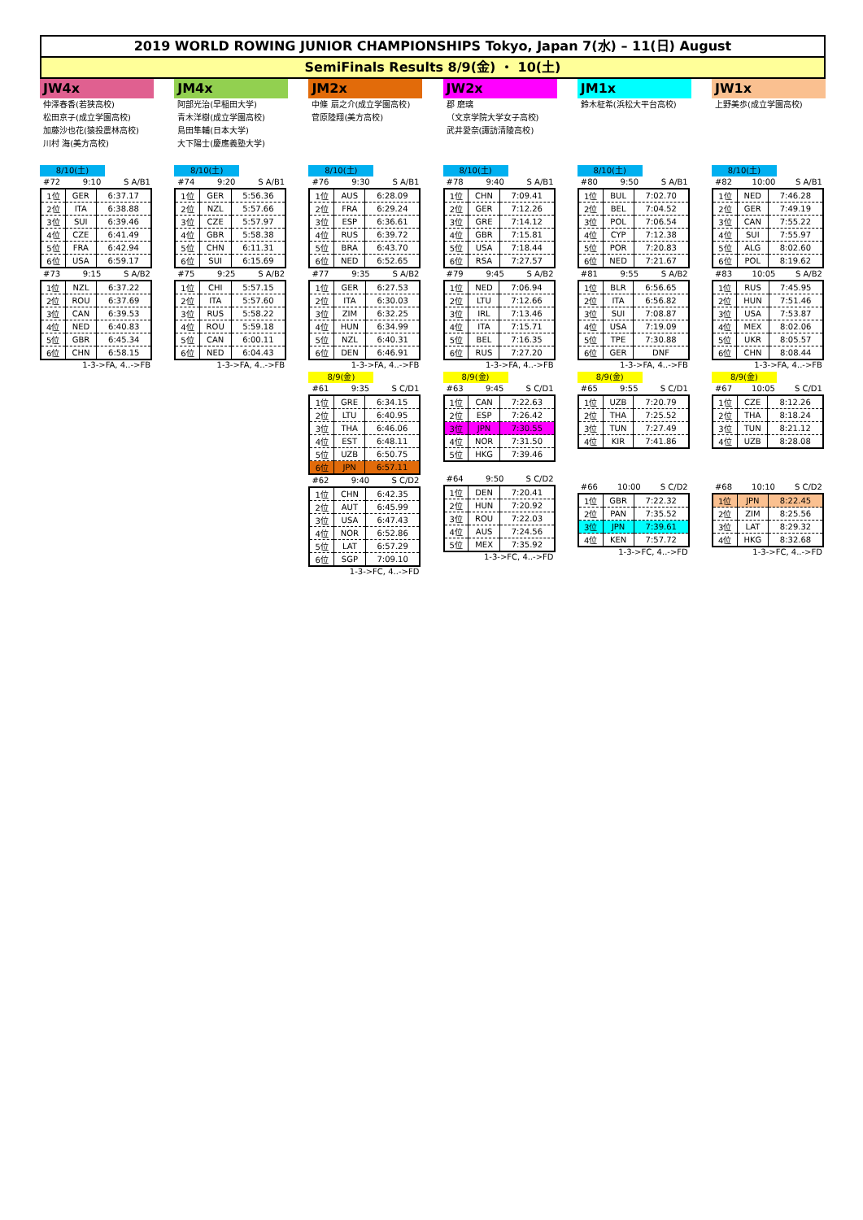2019 WORLD ROWING JUNIOR CHAMPIONSHIPS Tokyo, Japan 7(水) – 11(日) August
SemiFinals Results 8/9(金) ・ 10(土)
JW4x
仲澤春香(若狭高校)
松田京子(成立学園高校)
加藤沙也花(猿投農林高校)
川村 海(美方高校)
8/10(土)
#72 9:10 S A/B1
| 1位 | GER | 6:37.17 |
| 2位 | ITA | 6:38.88 |
| 3位 | SUI | 6:39.46 |
| 4位 | CZE | 6:41.49 |
| 5位 | FRA | 6:42.94 |
| 6位 | USA | 6:59.17 |
#73 9:15 S A/B2
| 1位 | NZL | 6:37.22 |
| 2位 | ROU | 6:37.69 |
| 3位 | CAN | 6:39.53 |
| 4位 | NED | 6:40.83 |
| 5位 | GBR | 6:45.34 |
| 6位 | CHN | 6:58.15 |
1-3->FA, 4..->FB
JM4x
阿部光治(早稲田大学)
青木洋樹(成立学園高校)
島田隼輔(日本大学)
大下陽士(慶應義塾大学)
8/10(土)
#74 9:20 S A/B1
| 1位 | GER | 5:56.36 |
| 2位 | NZL | 5:57.66 |
| 3位 | CZE | 5:57.97 |
| 4位 | GBR | 5:58.38 |
| 5位 | CHN | 6:11.31 |
| 6位 | SUI | 6:15.69 |
#75 9:25 S A/B2
| 1位 | CHI | 5:57.15 |
| 2位 | ITA | 5:57.60 |
| 3位 | RUS | 5:58.22 |
| 4位 | ROU | 5:59.18 |
| 5位 | CAN | 6:00.11 |
| 6位 | NED | 6:04.43 |
1-3->FA, 4..->FB
JM2x
中條 扇之介(成立学園高校)
菅原陸翔(美方高校)
8/10(土)
#76 9:30 S A/B1
| 1位 | AUS | 6:28.09 |
| 2位 | FRA | 6:29.24 |
| 3位 | ESP | 6:36.61 |
| 4位 | RUS | 6:39.72 |
| 5位 | BRA | 6:43.70 |
| 6位 | NED | 6:52.65 |
#77 9:35 S A/B2
| 1位 | GER | 6:27.53 |
| 2位 | ITA | 6:30.03 |
| 3位 | ZIM | 6:32.25 |
| 4位 | HUN | 6:34.99 |
| 5位 | NZL | 6:40.31 |
| 6位 | DEN | 6:46.91 |
1-3->FA, 4..->FB
8/9(金)
#61 9:35 S C/D1
| 1位 | GRE | 6:34.15 |
| 2位 | LTU | 6:40.95 |
| 3位 | THA | 6:46.06 |
| 4位 | EST | 6:48.11 |
| 5位 | UZB | 6:50.75 |
| 6位 | JPN | 6:57.11 |
#62 9:40 S C/D2
| 1位 | CHN | 6:42.35 |
| 2位 | AUT | 6:45.99 |
| 3位 | USA | 6:47.43 |
| 4位 | NOR | 6:52.86 |
| 5位 | LAT | 6:57.29 |
| 6位 | SGP | 7:09.10 |
1-3->FC, 4..->FD
JW2x
郡 磨璃
（文京学院大学女子高校)
武井愛奈(諏訪清陵高校)
8/10(土)
#78 9:40 S A/B1
| 1位 | CHN | 7:09.41 |
| 2位 | GER | 7:12.26 |
| 3位 | GRE | 7:14.12 |
| 4位 | GBR | 7:15.81 |
| 5位 | USA | 7:18.44 |
| 6位 | RSA | 7:27.57 |
#79 9:45 S A/B2
| 1位 | NED | 7:06.94 |
| 2位 | LTU | 7:12.66 |
| 3位 | IRL | 7:13.46 |
| 4位 | ITA | 7:15.71 |
| 5位 | BEL | 7:16.35 |
| 6位 | RUS | 7:27.20 |
1-3->FA, 4..->FB
8/9(金)
#63 9:45 S C/D1
| 1位 | CAN | 7:22.63 |
| 2位 | ESP | 7:26.42 |
| 3位 | JPN | 7:30.55 |
| 4位 | NOR | 7:31.50 |
| 5位 | HKG | 7:39.46 |
#64 9:50 S C/D2
| 1位 | DEN | 7:20.41 |
| 2位 | HUN | 7:20.92 |
| 3位 | ROU | 7:22.03 |
| 4位 | AUS | 7:24.56 |
| 5位 | MEX | 7:35.92 |
1-3->FC, 4..->FD
JM1x
鈴木柾希(浜松大平台高校)
8/10(土)
#80 9:50 S A/B1
| 1位 | BUL | 7:02.70 |
| 2位 | BEL | 7:04.52 |
| 3位 | POL | 7:06.54 |
| 4位 | CYP | 7:12.38 |
| 5位 | POR | 7:20.83 |
| 6位 | NED | 7:21.67 |
#81 9:55 S A/B2
| 1位 | BLR | 6:56.65 |
| 2位 | ITA | 6:56.82 |
| 3位 | SUI | 7:08.87 |
| 4位 | USA | 7:19.09 |
| 5位 | TPE | 7:30.88 |
| 6位 | GER | DNF |
1-3->FA, 4..->FB
8/9(金)
#65 9:55 S C/D1
| 1位 | UZB | 7:20.79 |
| 2位 | THA | 7:25.52 |
| 3位 | TUN | 7:27.49 |
| 4位 | KIR | 7:41.86 |
#66 10:00 S C/D2
| 1位 | GBR | 7:22.32 |
| 2位 | PAN | 7:35.52 |
| 3位 | JPN | 7:39.61 |
| 4位 | KEN | 7:57.72 |
1-3->FC, 4..->FD
JW1x
上野美歩(成立学園高校)
8/10(土)
#82 10:00 S A/B1
| 1位 | NED | 7:46.28 |
| 2位 | GER | 7:49.19 |
| 3位 | CAN | 7:55.22 |
| 4位 | SUI | 7:55.97 |
| 5位 | ALG | 8:02.60 |
| 6位 | POL | 8:19.62 |
#83 10:05 S A/B2
| 1位 | RUS | 7:45.95 |
| 2位 | HUN | 7:51.46 |
| 3位 | USA | 7:53.87 |
| 4位 | MEX | 8:02.06 |
| 5位 | UKR | 8:05.57 |
| 6位 | CHN | 8:08.44 |
1-3->FA, 4..->FB
8/9(金)
#67 10:05 S C/D1
| 1位 | CZE | 8:12.26 |
| 2位 | THA | 8:18.24 |
| 3位 | TUN | 8:21.12 |
| 4位 | UZB | 8:28.08 |
#68 10:10 S C/D2
| 1位 | JPN | 8:22.45 |
| 2位 | ZIM | 8:25.56 |
| 3位 | LAT | 8:29.32 |
| 4位 | HKG | 8:32.68 |
1-3->FC, 4..->FD